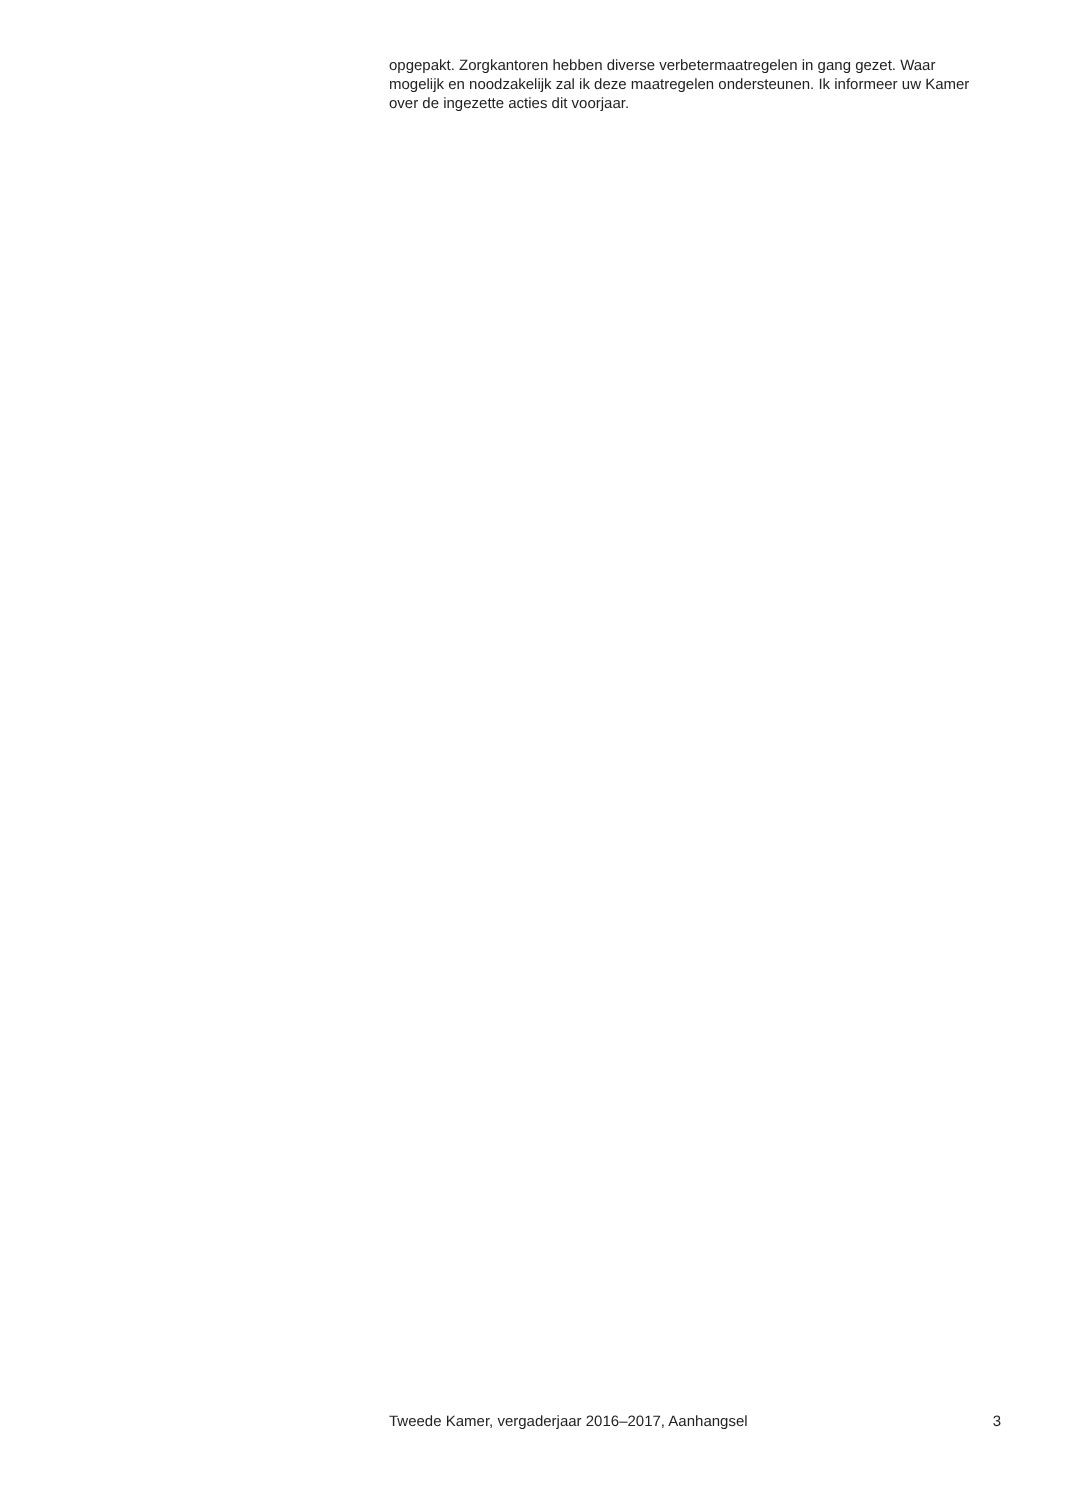opgepakt. Zorgkantoren hebben diverse verbetermaatregelen in gang gezet. Waar mogelijk en noodzakelijk zal ik deze maatregelen ondersteunen. Ik informeer uw Kamer over de ingezette acties dit voorjaar.
Tweede Kamer, vergaderjaar 2016–2017, Aanhangsel 3